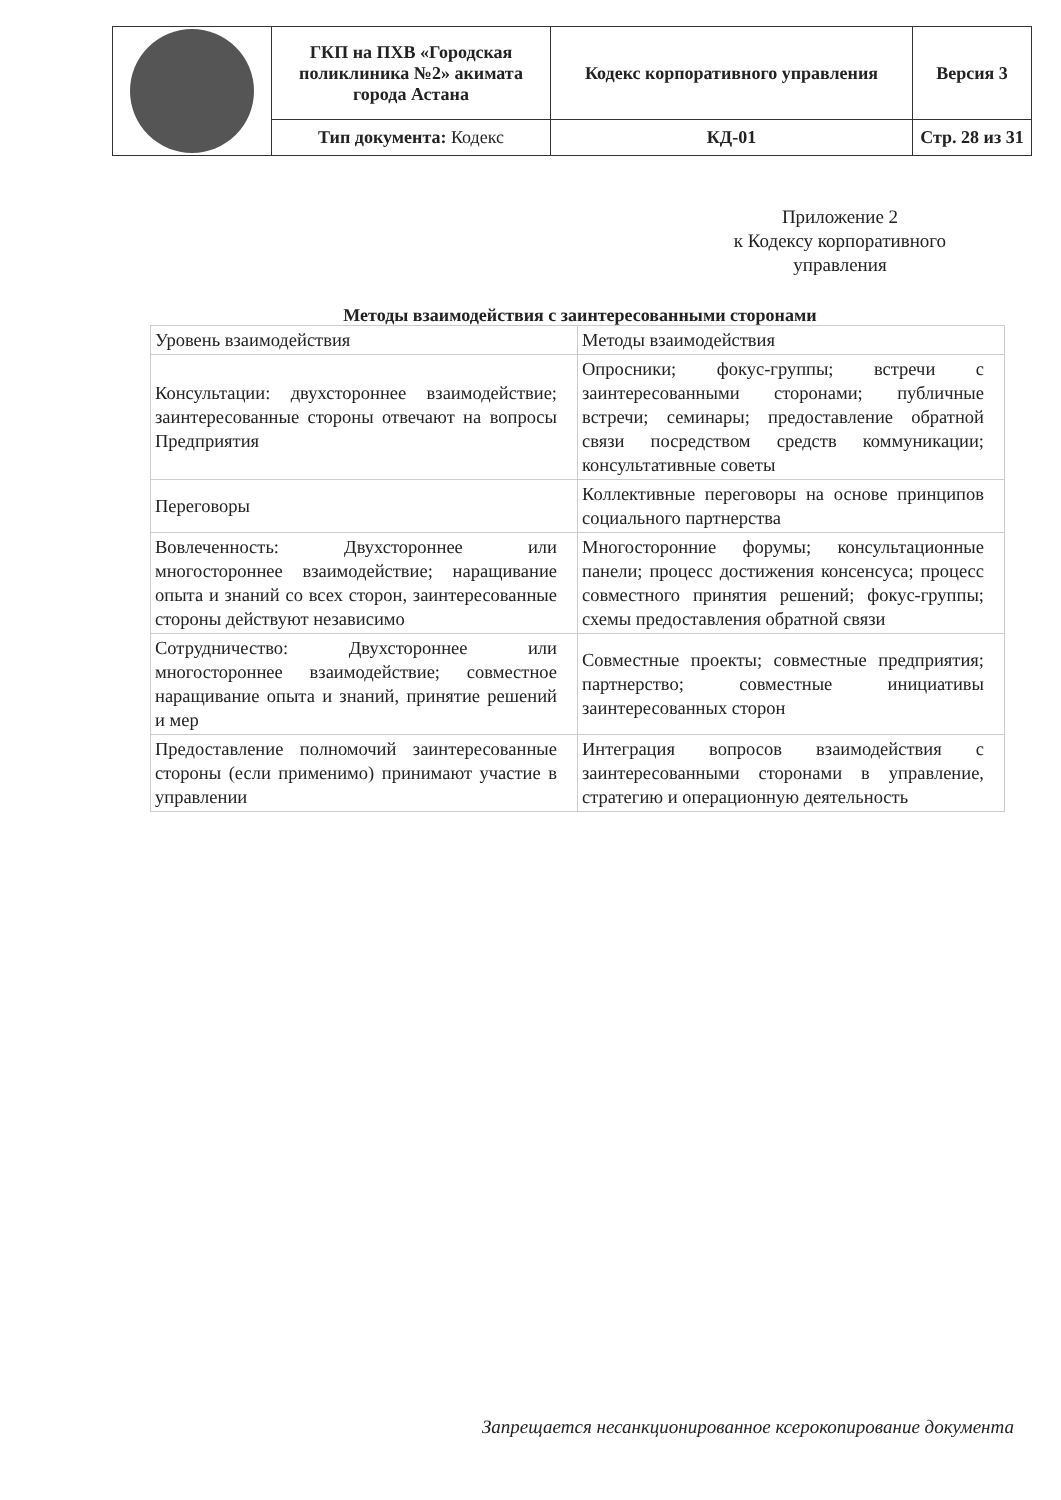| | ГКП на ПХВ «Городская поликлиника №2» акимата города Астана | Кодекс корпоративного управления | Версия 3 |
| | Тип документа: Кодекс | КД-01 | Стр. 28 из 31 |
Приложение 2
к Кодексу корпоративного
управления
Методы взаимодействия с заинтересованными сторонами
| Уровень взаимодействия | Методы взаимодействия |
| Консультации: двухстороннее взаимодействие; заинтересованные стороны отвечают на вопросы Предприятия | Опросники; фокус-группы; встречи с заинтересованными сторонами; публичные встречи; семинары; предоставление обратной связи посредством средств коммуникации; консультативные советы |
| Переговоры | Коллективные переговоры на основе принципов социального партнерства |
| Вовлеченность: Двухстороннее или многостороннее взаимодействие; наращивание опыта и знаний со всех сторон, заинтересованные стороны действуют независимо | Многосторонние форумы; консультационные панели; процесс достижения консенсуса; процесс совместного принятия решений; фокус-группы; схемы предоставления обратной связи |
| Сотрудничество: Двухстороннее или многостороннее взаимодействие; совместное наращивание опыта и знаний, принятие решений и мер | Совместные проекты; совместные предприятия; партнерство; совместные инициативы заинтересованных сторон |
| Предоставление полномочий заинтересованные стороны (если применимо) принимают участие в управлении | Интеграция вопросов взаимодействия с заинтересованными сторонами в управление, стратегию и операционную деятельность |
Запрещается несанкционированное ксерокопирование документа